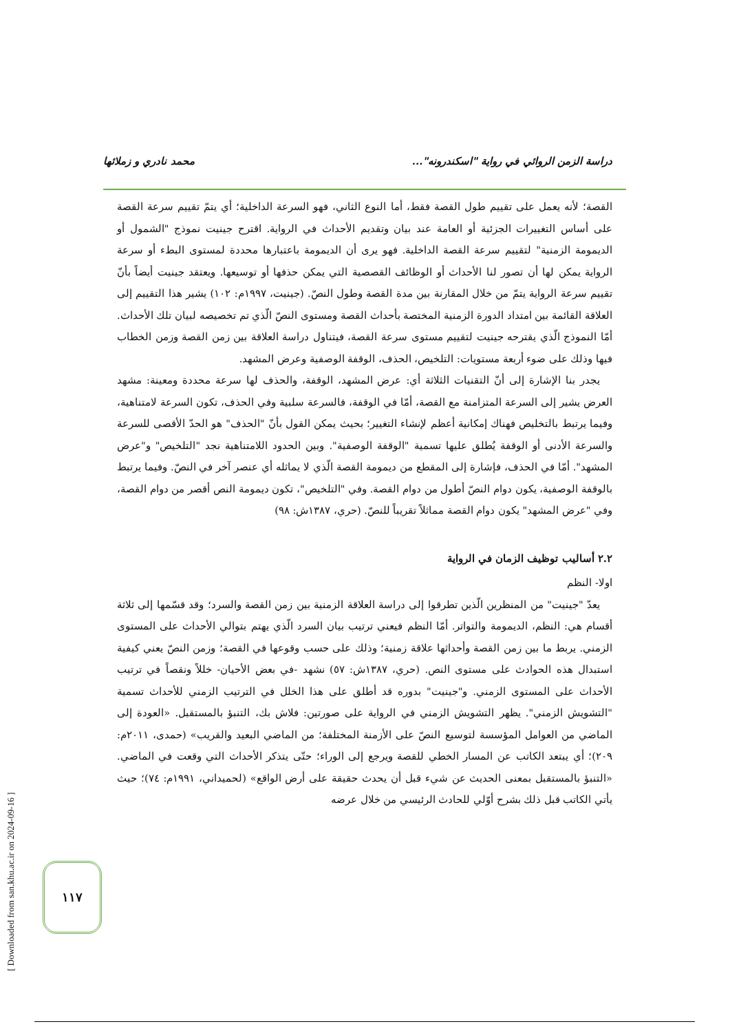دراسة الزمن الروائي في رواية "اسكندرونه"... محمد نادري و زملائها
القصة؛ لأنه يعمل على تقييم طول القصة فقط، أما النوع الثاني، فهو السرعة الداخلية؛ أي يتمّ تقييم سرعة القصة على أساس التغييرات الجزئية أو العامة عند بيان وتقديم الأحداث في الرواية. اقترح جينيت نموذج "الشمول أو الديمومة الزمنية" لتقييم سرعة القصة الداخلية. فهو يرى أن الديمومة باعتبارها محددة لمستوى البطء أو سرعة الرواية يمكن لها أن تصور لنا الأحداث أو الوظائف القصصية التي يمكن حذفها أو توسيعها. ويعتقد جينيت أيضاً بأنّ تقييم سرعة الرواية يتمّ من خلال المقارنة بين مدة القصة وطول النصّ. (جينيت، ١٩٩٧م: ١٠٢) يشير هذا التقييم إلى العلاقة القائمة بين امتداد الدورة الزمنية المختصة بأحداث القصة ومستوى النصّ الّذي تم تخصيصه لبيان تلك الأحداث. أمّا النموذج الّذي يقترحه جينيت لتقييم مستوى سرعة القصة، فيتناول دراسة العلاقة بين زمن القصة وزمن الخطاب فيها وذلك على ضوء أربعة مستويات: التلخيص، الحذف، الوقفة الوصفية وعرض المشهد.
يجدر بنا الإشارة إلى أنّ التقنيات الثلاثة أي: عرض المشهد، الوقفة، والحذف لها سرعة محددة ومعينة: مشهد العرض يشير إلى السرعة المتزامنة مع القصة، أمّا في الوقفة، فالسرعة سلبية وفي الحذف، تكون السرعة لامتناهية، وفيما يرتبط بالتخليص فهناك إمكانية أعظم لإنشاء التغيير؛ بحيث يمكن القول بأنّ "الحذف" هو الحدّ الأقصى للسرعة والسرعة الأدنى أو الوقفة يُطلق عليها تسمية "الوقفة الوصفية". وبين الحدود اللامتناهية نجد "التلخيص" و"عرض المشهد". أمّا في الحذف، فإشارة إلى المقطع من ديمومة القصة الّذي لا يماثله أي عنصر آخر في النصّ. وفيما يرتبط بالوقفة الوصفية، يكون دوام النصّ أطول من دوام القصة. وفي "التلخيص"، تكون ديمومة النص أقصر من دوام القصة، وفي "عرض المشهد" يكون دوام القصة مماثلاً تقريباً للنصّ. (حري، ١٣٨٧ش: ٩٨)
٢.٢ أساليب توظيف الزمان في الرواية
اولا- النظم
يعدّ "جينيت" من المنظرين الّذين تطرقوا إلى دراسة العلاقة الزمنية بين زمن القصة والسرد؛ وقد قسّمها إلى ثلاثة أقسام هي: النظم، الديمومة والتواتر. أمّا النظم فيعني ترتيب بيان السرد الّذي يهتم بتوالي الأحداث على المستوى الزمني. يربط ما بين زمن القصة وأحداثها علاقة زمنية؛ وذلك على حسب وقوعها في القصة؛ وزمن النصّ يعني كيفية استبدال هذه الحوادث على مستوى النص. (حري، ١٣٨٧ش: ٥٧) نشهد -في بعض الأحيان- خللاً ونقصاً في ترتيب الأحداث على المستوى الزمني. و"جينيت" بدوره قد أطلق على هذا الخلل في الترتيب الزمني للأحداث تسمية "التشويش الزمني". يظهر التشويش الزمني في الرواية على صورتين: فلاش بك، التنبؤ بالمستقبل. «العودة إلى الماضي من العوامل المؤسسة لتوسيع النصّ على الأزمنة المختلفة؛ من الماضي البعيد والقريب» (حمدى، ٢٠١١م: ٢٠٩)؛ أي يبتعد الكاتب عن المسار الخطي للقصة ويرجع إلى الوراء؛ حتّى يتذكر الأحداث التي وقعت في الماضي. «التنبؤ بالمستقبل بمعنى الحديث عن شيء قبل أن يحدث حقيقة على أرض الواقع» (لحميداني، ١٩٩١م: ٧٤)؛ حيث يأتي الكاتب قبل ذلك بشرح أوّلي للحادث الرئيسي من خلال عرضه
١١٧
[ Downloaded from san.khu.ac.ir on 2024-09-16 ]